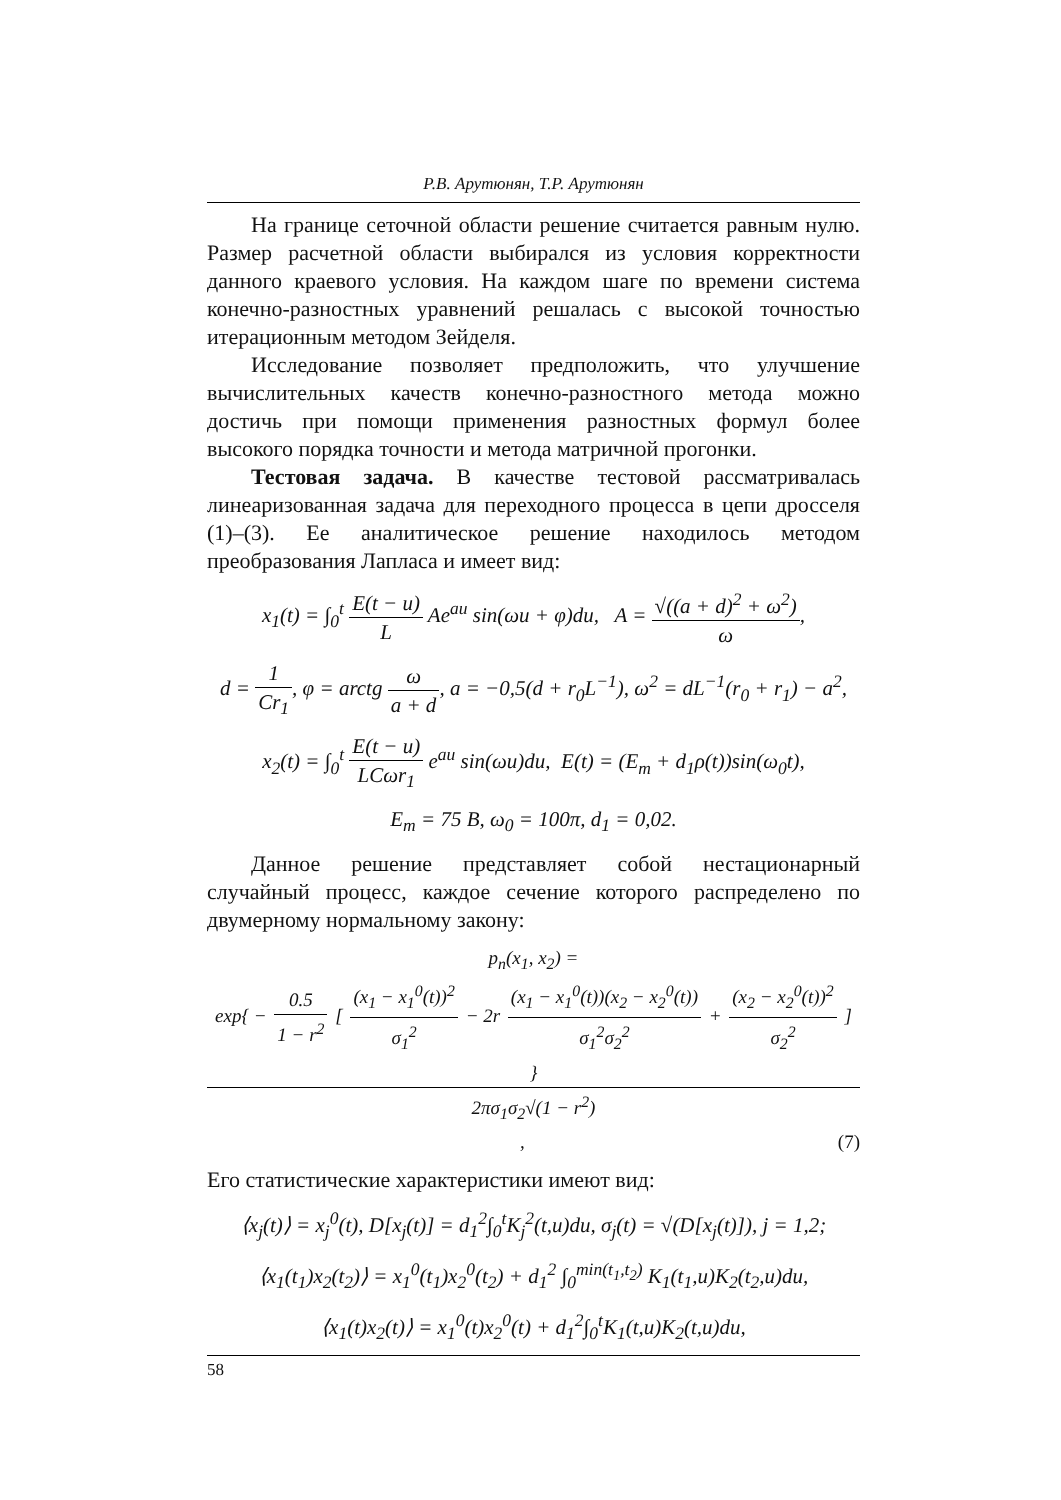Р.В. Арутюнян, Т.Р. Арутюнян
На границе сеточной области решение считается равным нулю. Размер расчетной области выбирался из условия корректности данного краевого условия. На каждом шаге по времени система конечно-разностных уравнений решалась с высокой точностью итерационным методом Зейделя.
Исследование позволяет предположить, что улучшение вычислительных качеств конечно-разностного метода можно достичь при помощи применения разностных формул более высокого порядка точности и метода матричной прогонки.
Тестовая задача. В качестве тестовой рассматривалась линеаризованная задача для переходного процесса в цепи дросселя (1)–(3). Ее аналитическое решение находилось методом преобразования Лапласа и имеет вид:
x<sub>1</sub>(t) = ∫<sub>0</sub><sup>t</sup> E(t − u) L Ae<sup>au</sup> sin(ωu + φ)du, A = √((a + d)<sup>2</sup> + ω<sup>2</sup>) ω,
d = 1 Cr<sub>1</sub>, φ = arctg ω a + d, a = −0,5(d + r<sub>0</sub>L<sup>−1</sup>), ω<sup>2</sup> = dL<sup>−1</sup>(r<sub>0</sub> + r<sub>1</sub>) − a<sup>2</sup>,
x<sub>2</sub>(t) = ∫<sub>0</sub><sup>t</sup> E(t − u) LCωr<sub>1</sub> e<sup>au</sup> sin(ωu)du, E(t) = (E<sub>m</sub> + d<sub>1</sub>ρ(t))sin(ω<sub>0</sub>t),
E<sub>m</sub> = 75 B, ω<sub>0</sub> = 100π, d<sub>1</sub> = 0,02.
Данное решение представляет собой нестационарный случайный процесс, каждое сечение которого распределено по двумерному нормальному закону:
p<sub>n</sub>(x<sub>1</sub>, x<sub>2</sub>) = exp{ − 0.5 1 − r<sup>2</sup> [ (x<sub>1</sub> − x<sub>1</sub><sup>0</sup>(t))<sup>2</sup> σ<sub>1</sub><sup>2</sup> − 2r (x<sub>1</sub> − x<sub>1</sub><sup>0</sup>(t))(x<sub>2</sub> − x<sub>2</sub><sup>0</sup>(t)) σ<sub>1</sub><sup>2</sup>σ<sub>2</sub><sup>2</sup> + (x<sub>2</sub> − x<sub>2</sub><sup>0</sup>(t))<sup>2</sup> σ<sub>2</sub><sup>2</sup> ] } 2πσ<sub>1</sub>σ<sub>2</sub>√(1 − r<sup>2</sup>), (7)
Его статистические характеристики имеют вид:
⟨x<sub>j</sub>(t)⟩ = x<sub>j</sub><sup>0</sup>(t), D[x<sub>j</sub>(t)] = d<sub>1</sub><sup>2</sup>∫<sub>0</sub><sup>t</sup>K<sub>j</sub><sup>2</sup>(t,u)du, σ<sub>j</sub>(t) = √(D[x<sub>j</sub>(t)]), j = 1,2;
⟨x<sub>1</sub>(t<sub>1</sub>)x<sub>2</sub>(t<sub>2</sub>)⟩ = x<sub>1</sub><sup>0</sup>(t<sub>1</sub>)x<sub>2</sub><sup>0</sup>(t<sub>2</sub>) + d<sub>1</sub><sup>2</sup> ∫<sub>0</sub><sup>min(t<sub>1</sub>,t<sub>2</sub>)</sup> K<sub>1</sub>(t<sub>1</sub>,u)K<sub>2</sub>(t<sub>2</sub>,u)du,
⟨x<sub>1</sub>(t)x<sub>2</sub>(t)⟩ = x<sub>1</sub><sup>0</sup>(t)x<sub>2</sub><sup>0</sup>(t) + d<sub>1</sub><sup>2</sup>∫<sub>0</sub><sup>t</sup>K<sub>1</sub>(t,u)K<sub>2</sub>(t,u)du,
58